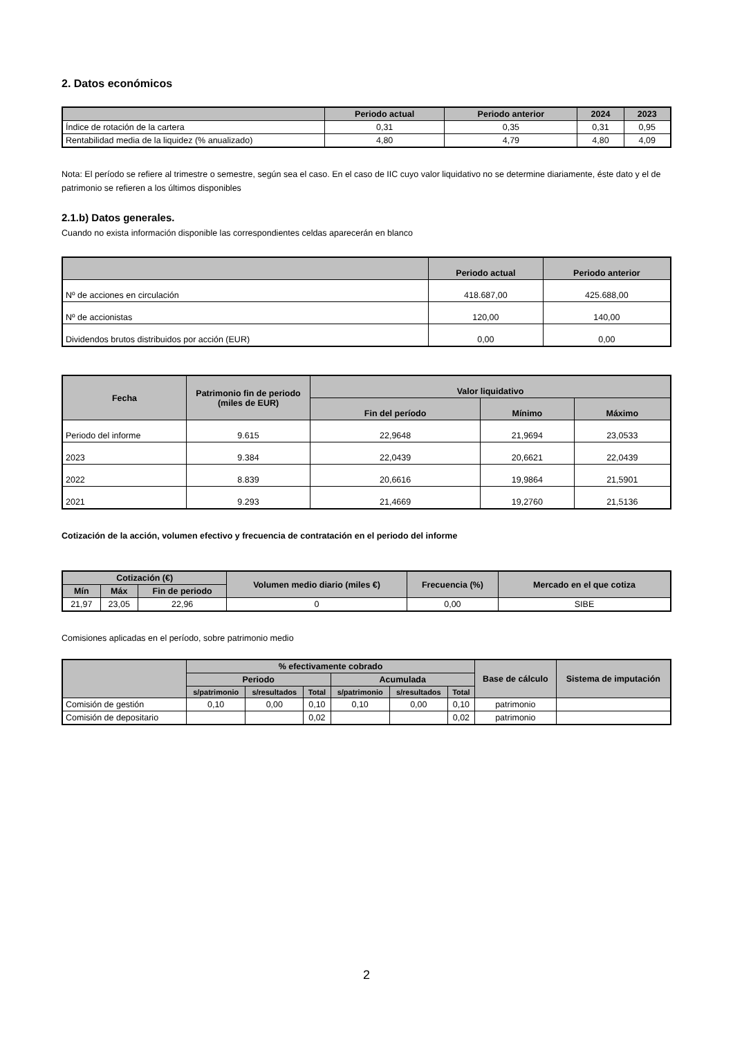2. Datos económicos
| | Periodo actual | Periodo anterior | 2024 | 2023 |
| --- | --- | --- | --- | --- |
| Índice de rotación de la cartera | 0,31 | 0,35 | 0,31 | 0,95 |
| Rentabilidad media de la liquidez (% anualizado) | 4,80 | 4,79 | 4,80 | 4,09 |
Nota: El período se refiere al trimestre o semestre, según sea el caso. En el caso de IIC cuyo valor liquidativo no se determine diariamente, éste dato y el de patrimonio se refieren a los últimos disponibles
2.1.b) Datos generales.
Cuando no exista información disponible las correspondientes celdas aparecerán en blanco
| | Periodo actual | Periodo anterior |
| --- | --- | --- |
| Nº de acciones en circulación | 418.687,00 | 425.688,00 |
| Nº de accionistas | 120,00 | 140,00 |
| Dividendos brutos distribuidos por acción (EUR) | 0,00 | 0,00 |
| Fecha | Patrimonio fin de periodo (miles de EUR) | Valor liquidativo | | |
| --- | --- | --- | --- | --- |
| | | Fin del período | Mínimo | Máximo |
| Periodo del informe | 9.615 | 22,9648 | 21,9694 | 23,0533 |
| 2023 | 9.384 | 22,0439 | 20,6621 | 22,0439 |
| 2022 | 8.839 | 20,6616 | 19,9864 | 21,5901 |
| 2021 | 9.293 | 21,4669 | 19,2760 | 21,5136 |
Cotización de la acción, volumen efectivo y frecuencia de contratación en el periodo del informe
| Cotización (€) | | | Volumen medio diario (miles €) | Frecuencia (%) | Mercado en el que cotiza |
| --- | --- | --- | --- | --- | --- |
| Mín | Máx | Fin de periodo | | | |
| 21,97 | 23,05 | 22,96 | 0 | 0,00 | SIBE |
Comisiones aplicadas en el período, sobre patrimonio medio
| | % efectivamente cobrado | | | | | | Base de cálculo | Sistema de imputación |
| --- | --- | --- | --- | --- | --- | --- | --- | --- |
| | Periodo | | | Acumulada | | | | |
| | s/patrimonio | s/resultados | Total | s/patrimonio | s/resultados | Total | | |
| Comisión de gestión | 0,10 | 0,00 | 0,10 | 0,10 | 0,00 | 0,10 | patrimonio | |
| Comisión de depositario | | | 0,02 | | | 0,02 | patrimonio | |
2